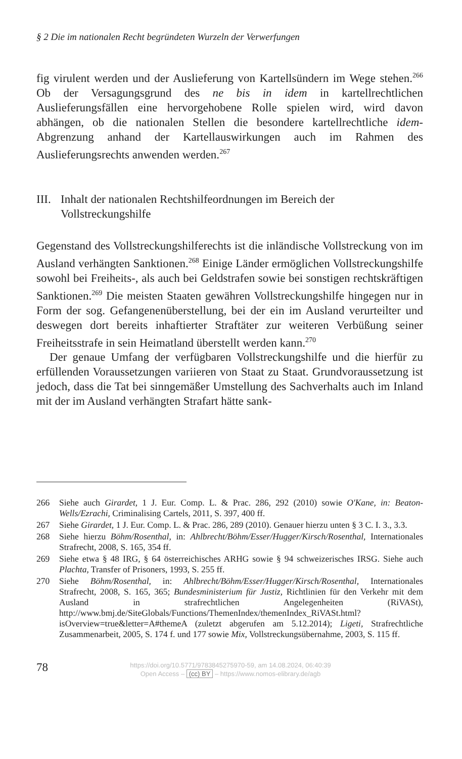§ 2 Die im nationalen Recht begründeten Wurzeln der Verwerfungen
fig virulent werden und der Auslieferung von Kartellsündern im Wege stehen.<sup>266</sup> Ob der Versagungsgrund des ne bis in idem in kartellrechtlichen Auslieferungsfällen eine hervorgehobene Rolle spielen wird, wird davon abhängen, ob die nationalen Stellen die besondere kartellrechtliche idem-Abgrenzung anhand der Kartellauswirkungen auch im Rahmen des Auslieferungsrechts anwenden werden.<sup>267</sup>
III. Inhalt der nationalen Rechtshilfeordnungen im Bereich der Vollstreckungshilfe
Gegenstand des Vollstreckungshilferechts ist die inländische Vollstreckung von im Ausland verhängten Sanktionen.<sup>268</sup> Einige Länder ermöglichen Vollstreckungshilfe sowohl bei Freiheits-, als auch bei Geldstrafen sowie bei sonstigen rechtskräftigen Sanktionen.<sup>269</sup> Die meisten Staaten gewähren Vollstreckungshilfe hingegen nur in Form der sog. Gefangenenüberstellung, bei der ein im Ausland verurteilter und deswegen dort bereits inhaftierter Straftäter zur weiteren Verbüßung seiner Freiheitsstrafe in sein Heimatland überstellt werden kann.<sup>270</sup>
Der genaue Umfang der verfügbaren Vollstreckungshilfe und die hierfür zu erfüllenden Voraussetzungen variieren von Staat zu Staat. Grundvoraussetzung ist jedoch, dass die Tat bei sinngemäßer Umstellung des Sachverhalts auch im Inland mit der im Ausland verhängten Strafart hätte sank-
266 Siehe auch Girardet, 1 J. Eur. Comp. L. & Prac. 286, 292 (2010) sowie O'Kane, in: Beaton-Wells/Ezrachi, Criminalising Cartels, 2011, S. 397, 400 ff.
267 Siehe Girardet, 1 J. Eur. Comp. L. & Prac. 286, 289 (2010). Genauer hierzu unten § 3 C. I. 3., 3.3.
268 Siehe hierzu Böhm/Rosenthal, in: Ahlbrecht/Böhm/Esser/Hugger/Kirsch/Rosenthal, Internationales Strafrecht, 2008, S. 165, 354 ff.
269 Siehe etwa § 48 IRG, § 64 österreichisches ARHG sowie § 94 schweizerisches IRSG. Siehe auch Plachta, Transfer of Prisoners, 1993, S. 255 ff.
270 Siehe Böhm/Rosenthal, in: Ahlbrecht/Böhm/Esser/Hugger/Kirsch/Rosenthal, Internationales Strafrecht, 2008, S. 165, 365; Bundesministerium für Justiz, Richtlinien für den Verkehr mit dem Ausland in strafrechtlichen Angelegenheiten (RiVASt), http://www.bmj.de/SiteGlobals/Functions/ThemenIndex/themenIndex_RiVASt.html?isOverview=true&letter=A#themeA (zuletzt abgerufen am 5.12.2014); Ligeti, Strafrechtliche Zusammenarbeit, 2005, S. 174 f. und 177 sowie Mix, Vollstreckungsübernahme, 2003, S. 115 ff.
78
https://doi.org/10.5771/9783845275970-59, am 14.08.2024, 06:40:39
Open Access – (cc) BY – https://www.nomos-elibrary.de/agb